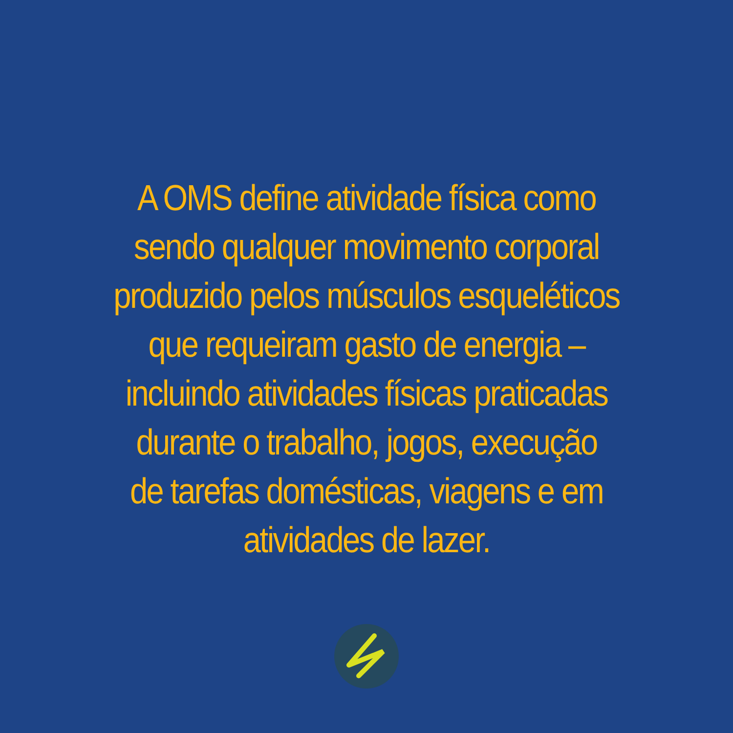A OMS define atividade física como
sendo qualquer movimento corporal
produzido pelos músculos esqueléticos
que requeiram gasto de energia –
incluindo atividades físicas praticadas
durante o trabalho, jogos, execução
de tarefas domésticas, viagens e em
atividades de lazer.